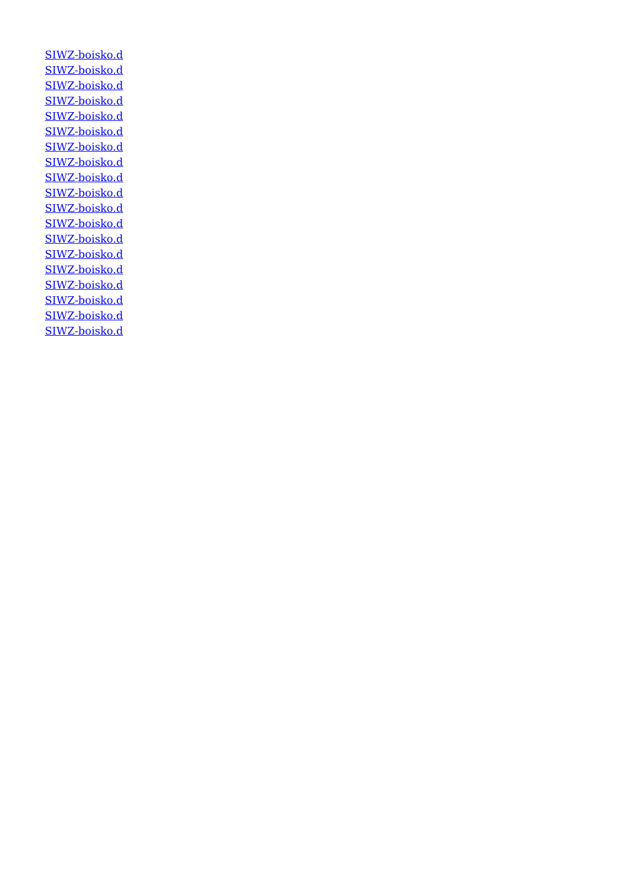SIWZ-boisko.d
SIWZ-boisko.d
SIWZ-boisko.d
SIWZ-boisko.d
SIWZ-boisko.d
SIWZ-boisko.d
SIWZ-boisko.d
SIWZ-boisko.d
SIWZ-boisko.d
SIWZ-boisko.d
SIWZ-boisko.d
SIWZ-boisko.d
SIWZ-boisko.d
SIWZ-boisko.d
SIWZ-boisko.d
SIWZ-boisko.d
SIWZ-boisko.d
SIWZ-boisko.d
SIWZ-boisko.d